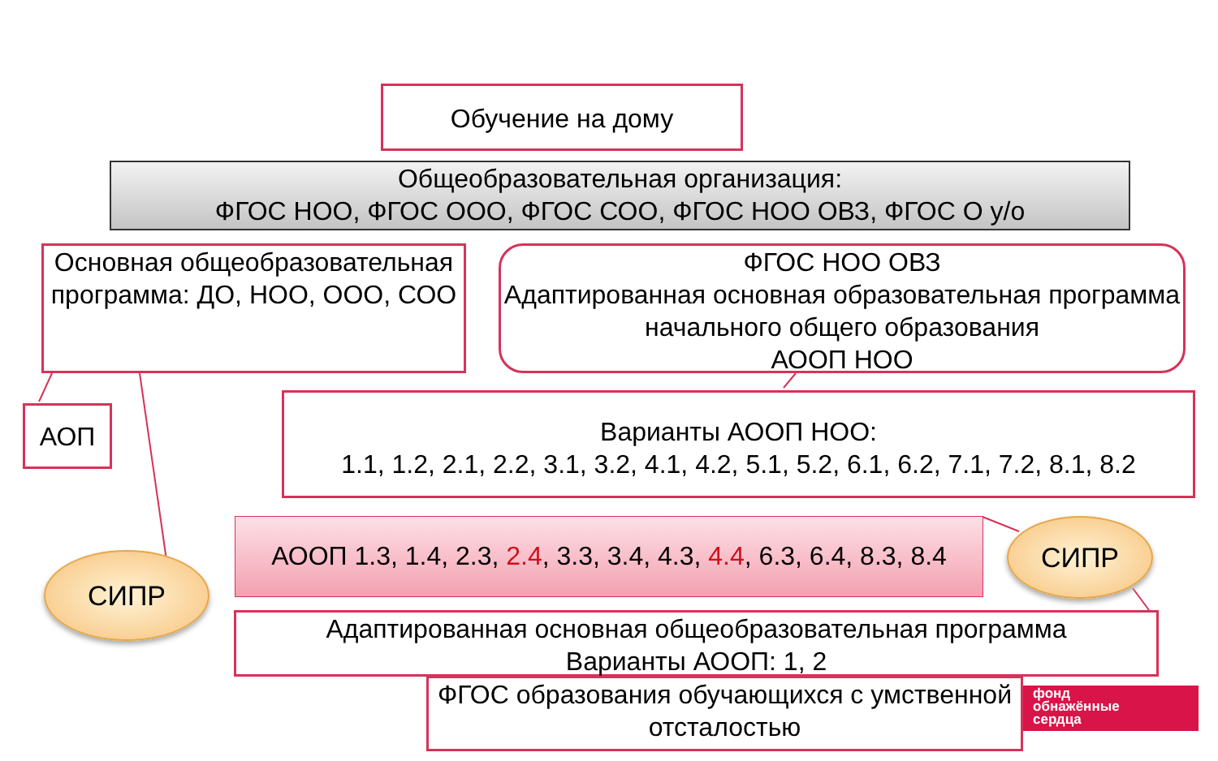Обучение на дому
Общеобразовательная организация:
ФГОС НОО, ФГОС ООО, ФГОС СОО, ФГОС НОО ОВЗ, ФГОС О у/о
Основная общеобразовательная программа: ДО, НОО, ООО, СОО
ФГОС НОО ОВЗ
Адаптированная основная образовательная программа начального общего образования
АООП НОО
АОП
Варианты АООП НОО:
1.1, 1.2, 2.1, 2.2, 3.1, 3.2, 4.1, 4.2, 5.1, 5.2, 6.1, 6.2, 7.1, 7.2, 8.1, 8.2
АООП 1.3, 1.4, 2.3, 2.4, 3.3, 3.4, 4.3, 4.4, 6.3, 6.4, 8.3, 8.4
СИПР
СИПР
Адаптированная основная общеобразовательная программа
Варианты АООП: 1, 2
ФГОС образования обучающихся с умственной отсталостью
фонд
обнажённые
сердца